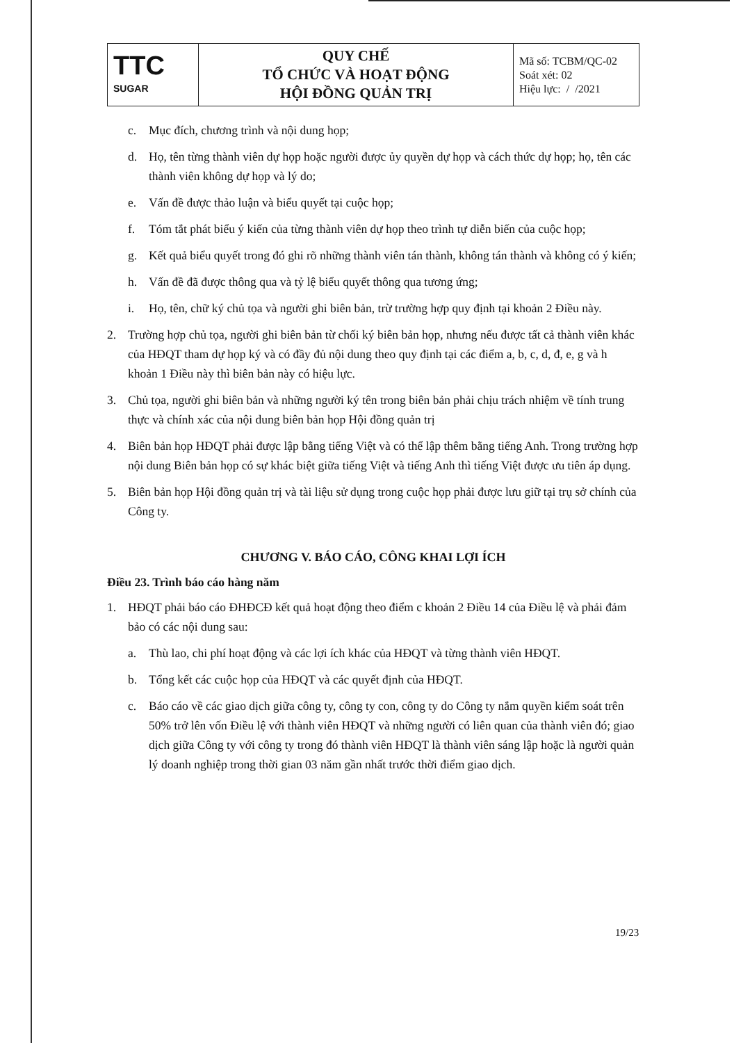| TTC SUGAR | QUY CHẾ TỔ CHỨC VÀ HOẠT ĐỘNG HỘI ĐỒNG QUẢN TRỊ | Mã số: TCBM/QC-02 Soát xét: 02 Hiệu lực: / /2021 |
c. Mục đích, chương trình và nội dung họp;
d. Họ, tên từng thành viên dự họp hoặc người được ủy quyền dự họp và cách thức dự họp; họ, tên các thành viên không dự họp và lý do;
e. Vấn đề được thảo luận và biểu quyết tại cuộc họp;
f. Tóm tắt phát biểu ý kiến của từng thành viên dự họp theo trình tự diễn biến của cuộc họp;
g. Kết quả biểu quyết trong đó ghi rõ những thành viên tán thành, không tán thành và không có ý kiến;
h. Vấn đề đã được thông qua và tỷ lệ biểu quyết thông qua tương ứng;
i. Họ, tên, chữ ký chủ tọa và người ghi biên bản, trừ trường hợp quy định tại khoản 2 Điều này.
2. Trường hợp chủ tọa, người ghi biên bản từ chối ký biên bản họp, nhưng nếu được tất cả thành viên khác của HĐQT tham dự họp ký và có đầy đủ nội dung theo quy định tại các điểm a, b, c, d, đ, e, g và h khoản 1 Điều này thì biên bản này có hiệu lực.
3. Chủ tọa, người ghi biên bản và những người ký tên trong biên bản phải chịu trách nhiệm về tính trung thực và chính xác của nội dung biên bản họp Hội đồng quản trị
4. Biên bản họp HĐQT phải được lập bằng tiếng Việt và có thể lập thêm bằng tiếng Anh. Trong trường hợp nội dung Biên bản họp có sự khác biệt giữa tiếng Việt và tiếng Anh thì tiếng Việt được ưu tiên áp dụng.
5. Biên bản họp Hội đồng quản trị và tài liệu sử dụng trong cuộc họp phải được lưu giữ tại trụ sở chính của Công ty.
CHƯƠNG V. BÁO CÁO, CÔNG KHAI LỢI ÍCH
Điều 23. Trình báo cáo hàng năm
1. HĐQT phải báo cáo ĐHĐCĐ kết quả hoạt động theo điểm c khoản 2 Điều 14 của Điều lệ và phải đảm bảo có các nội dung sau:
a. Thù lao, chi phí hoạt động và các lợi ích khác của HĐQT và từng thành viên HĐQT.
b. Tổng kết các cuộc họp của HĐQT và các quyết định của HĐQT.
c. Báo cáo về các giao dịch giữa công ty, công ty con, công ty do Công ty nắm quyền kiểm soát trên 50% trở lên vốn Điều lệ với thành viên HĐQT và những người có liên quan của thành viên đó; giao dịch giữa Công ty với công ty trong đó thành viên HĐQT là thành viên sáng lập hoặc là người quản lý doanh nghiệp trong thời gian 03 năm gần nhất trước thời điểm giao dịch.
19/23